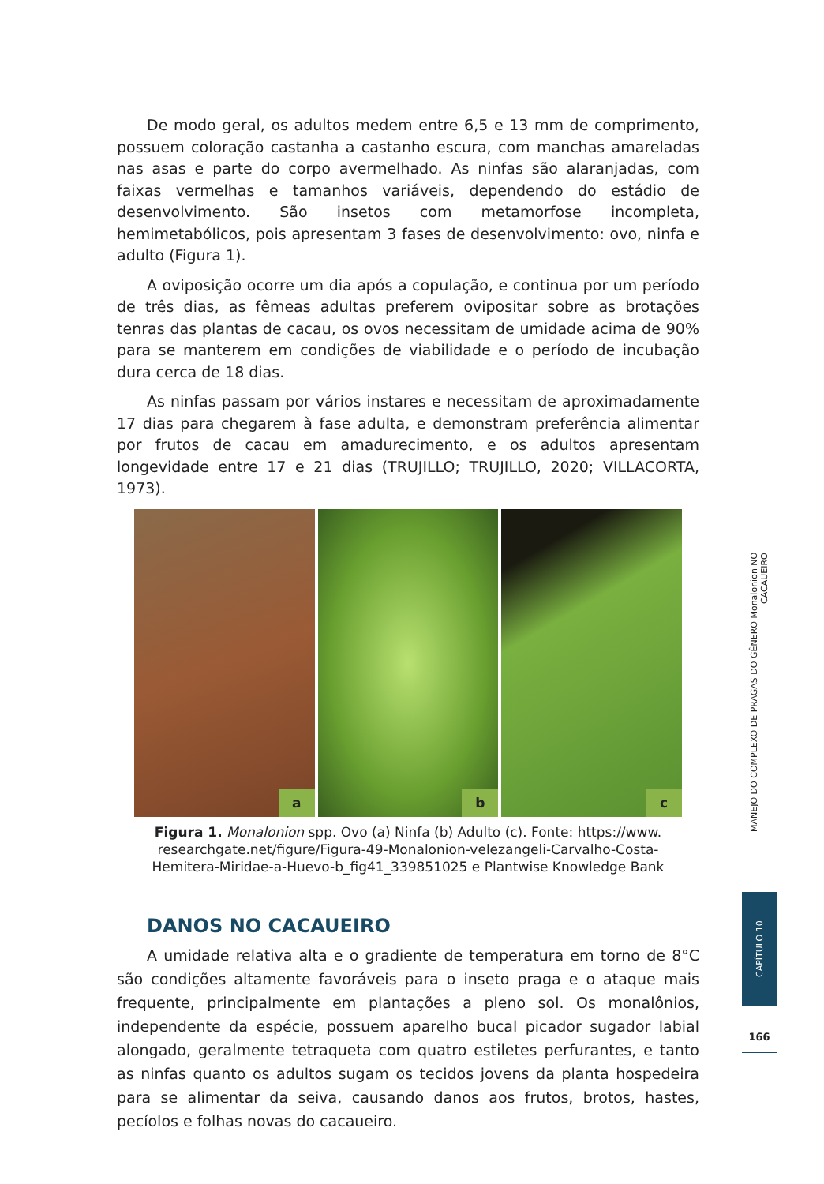De modo geral, os adultos medem entre 6,5 e 13 mm de comprimento, possuem coloração castanha a castanho escura, com manchas amareladas nas asas e parte do corpo avermelhado. As ninfas são alaranjadas, com faixas vermelhas e tamanhos variáveis, dependendo do estádio de desenvolvimento. São insetos com metamorfose incompleta, hemimetabólicos, pois apresentam 3 fases de desenvolvimento: ovo, ninfa e adulto (Figura 1).
A oviposição ocorre um dia após a copulação, e continua por um período de três dias, as fêmeas adultas preferem ovipositar sobre as brotações tenras das plantas de cacau, os ovos necessitam de umidade acima de 90% para se manterem em condições de viabilidade e o período de incubação dura cerca de 18 dias.
As ninfas passam por vários instares e necessitam de aproximadamente 17 dias para chegarem à fase adulta, e demonstram preferência alimentar por frutos de cacau em amadurecimento, e os adultos apresentam longevidade entre 17 e 21 dias (TRUJILLO; TRUJILLO, 2020; VILLACORTA, 1973).
a
b
c
Figura 1. Monalonion spp. Ovo (a) Ninfa (b) Adulto (c). Fonte: https://www.
researchgate.net/figure/Figura-49-Monalonion-velezangeli-Carvalho-Costa-
Hemitera-Miridae-a-Huevo-b_fig41_339851025 e Plantwise Knowledge Bank
DANOS NO CACAUEIRO
A umidade relativa alta e o gradiente de temperatura em torno de 8°C são condições altamente favoráveis para o inseto praga e o ataque mais frequente, principalmente em plantações a pleno sol. Os monalônios, independente da espécie, possuem aparelho bucal picador sugador labial alongado, geralmente tetraqueta com quatro estiletes perfurantes, e tanto as ninfas quanto os adultos sugam os tecidos jovens da planta hospedeira para se alimentar da seiva, causando danos aos frutos, brotos, hastes, pecíolos e folhas novas do cacaueiro.
MANEJO DO COMPLEXO DE PRAGAS DO GÊNERO Monalonion NO CACAUEIRO
CAPÍTULO 10
166